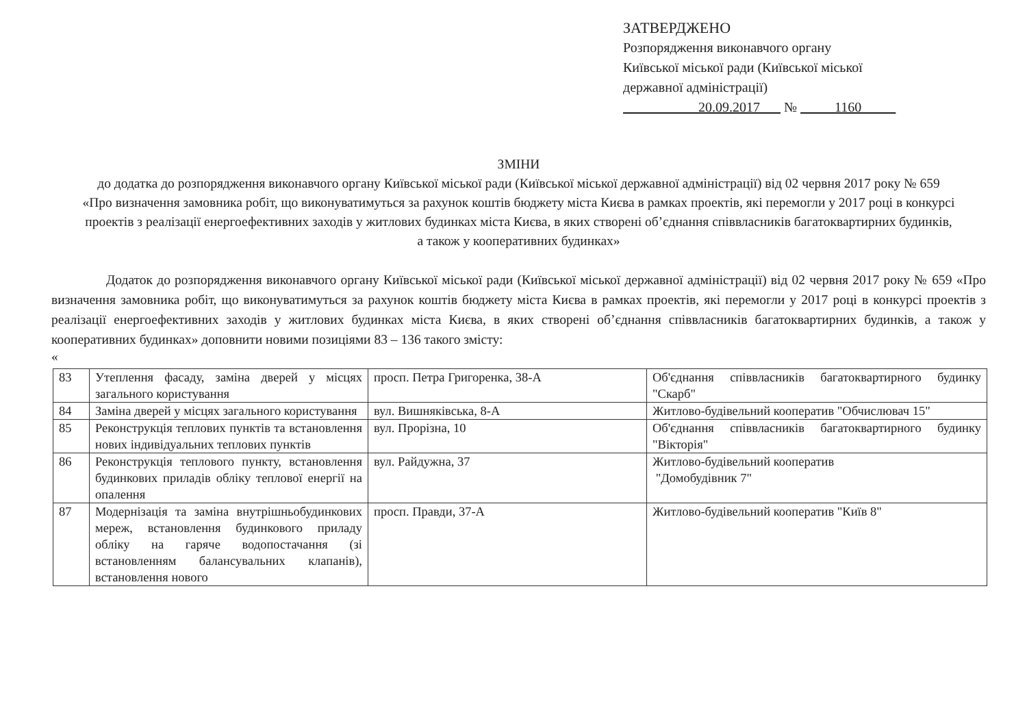ЗАТВЕРДЖЕНО
Розпорядження виконавчого органу
Київської міської ради (Київської міської
державної адміністрації)
20.09.2017 № 1160
ЗМІНИ
до додатка до розпорядження виконавчого органу Київської міської ради (Київської міської державної адміністрації) від 02 червня 2017 року № 659 «Про визначення замовника робіт, що виконуватимуться за рахунок коштів бюджету міста Києва в рамках проектів, які перемогли у 2017 році в конкурсі проектів з реалізації енергоефективних заходів у житлових будинках міста Києва, в яких створені об’єднання співвласників багатоквартирних будинків, а також у кооперативних будинках»
Додаток до розпорядження виконавчого органу Київської міської ради (Київської міської державної адміністрації) від 02 червня 2017 року № 659 «Про визначення замовника робіт, що виконуватимуться за рахунок коштів бюджету міста Києва в рамках проектів, які перемогли у 2017 році в конкурсі проектів з реалізації енергоефективних заходів у житлових будинках міста Києва, в яких створені об’єднання співвласників багатоквартирних будинків, а також у кооперативних будинках» доповнити новими позиціями 83 – 136 такого змісту:
«
| 83 | Утеплення фасаду, заміна дверей у місцях загального користування | просп. Петра Григоренка, 38-А | Об'єднання співвласників багатоквартирного будинку "Скарб" |
| 84 | Заміна дверей у місцях загального користування | вул. Вишняківська, 8-А | Житлово-будівельний кооператив "Обчислювач 15" |
| 85 | Реконструкція теплових пунктів та встановлення нових індивідуальних теплових пунктів | вул. Прорізна, 10 | Об'єднання співвласників багатоквартирного будинку "Вікторія" |
| 86 | Реконструкція теплового пункту, встановлення будинкових приладів обліку теплової енергії на опалення | вул. Райдужна, 37 | Житлово-будівельний кооператив "Домобудівник 7" |
| 87 | Модернізація та заміна внутрішньобудинкових мереж, встановлення будинкового приладу обліку на гаряче водопостачання (зі встановленням балансувальних клапанів), встановлення нового | просп. Правди, 37-А | Житлово-будівельний кооператив "Київ 8" |